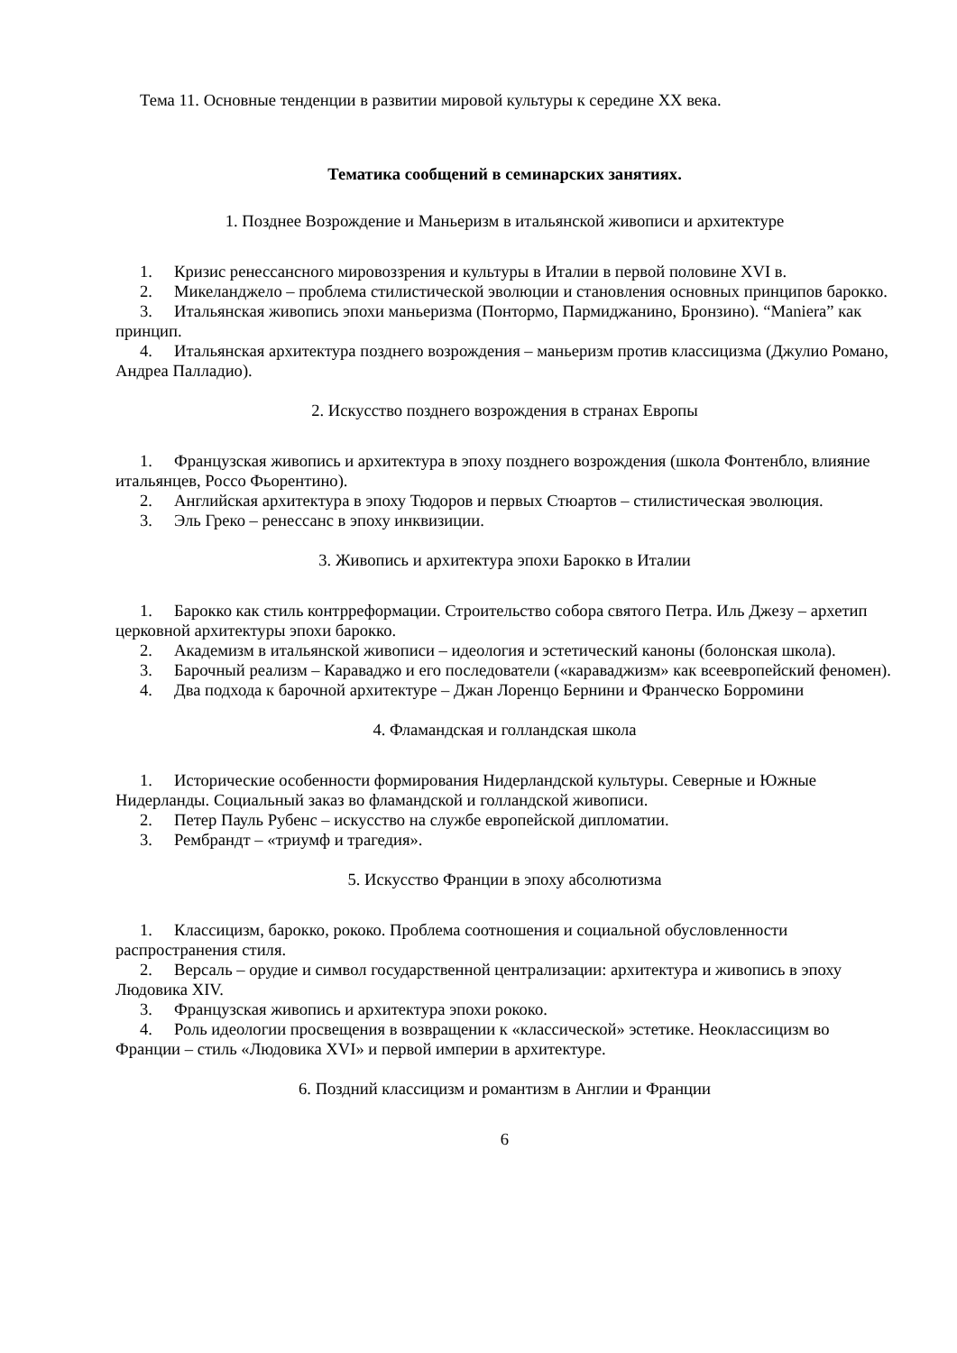Тема 11. Основные тенденции в развитии мировой культуры к середине XX века.
Тематика сообщений в семинарских занятиях.
1. Позднее Возрождение и Маньеризм в итальянской живописи и архитектуре
1. Кризис ренессансного мировоззрения и культуры в Италии в первой половине XVI в.
2. Микеланджело – проблема стилистической эволюции и становления основных принципов барокко.
3. Итальянская живопись эпохи маньеризма (Понтормо, Пармиджанино, Бронзино). “Maniera” как принцип.
4. Итальянская архитектура позднего возрождения – маньеризм против классицизма (Джулио Романо, Андреа Палладио).
2. Искусство позднего возрождения в странах Европы
1. Французская живопись и архитектура в эпоху позднего возрождения (школа Фонтенбло, влияние итальянцев, Россо Фьорентино).
2. Английская архитектура в эпоху Тюдоров и первых Стюартов – стилистическая эволюция.
3. Эль Греко – ренессанс в эпоху инквизиции.
3. Живопись и архитектура эпохи Барокко в Италии
1. Барокко как стиль контрреформации. Строительство собора святого Петра. Иль Джезу – архетип церковной архитектуры эпохи барокко.
2. Академизм в итальянской живописи – идеология и эстетический каноны (болонская школа).
3. Барочный реализм – Караваджо и его последователи («караваджизм» как всеевропейский феномен).
4. Два подхода к барочной архитектуре – Джан Лоренцо Бернини и Франческо Борромини
4. Фламандская и голландская школа
1. Исторические особенности формирования Нидерландской культуры. Северные и Южные Нидерланды. Социальный заказ во фламандской и голландской живописи.
2. Петер Пауль Рубенс – искусство на службе европейской дипломатии.
3. Рембрандт – «триумф и трагедия».
5. Искусство Франции в эпоху абсолютизма
1. Классицизм, барокко, рококо. Проблема соотношения и социальной обусловленности распространения стиля.
2. Версаль – орудие и символ государственной централизации: архитектура и живопись в эпоху Людовика XIV.
3. Французская живопись и архитектура эпохи рококо.
4. Роль идеологии просвещения в возвращении к «классической» эстетике. Неоклассицизм во Франции – стиль «Людовика XVI» и первой империи в архитектуре.
6. Поздний классицизм и романтизм в Англии и Франции
6